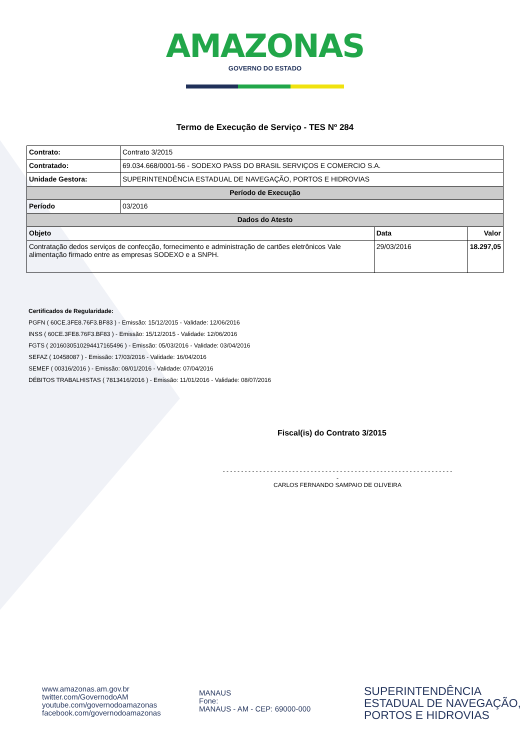AMAZONAS
GOVERNO DO ESTADO
Termo de Execução de Serviço - TES Nº 284
| Contrato: | Contrato 3/2015 | | |
| Contratado: | 69.034.668/0001-56 - SODEXO PASS DO BRASIL SERVIÇOS E COMERCIO S.A. | | |
| Unidade Gestora: | SUPERINTENDÊNCIA ESTADUAL DE NAVEGAÇÃO, PORTOS E HIDROVIAS | | |
| Período de Execução | | | |
| Período | 03/2016 | | |
| Dados do Atesto | | | |
| Objeto | | Data | Valor |
| Contratação dedos serviços de confecção, fornecimento e administração de cartões eletrônicos Vale alimentação firmado entre as empresas SODEXO e a SNPH. | | 29/03/2016 | 18.297,05 |
Certificados de Regularidade:
PGFN ( 60CE.3FE8.76F3.BF83 ) - Emissão: 15/12/2015 - Validade: 12/06/2016
INSS ( 60CE.3FE8.76F3.BF83 ) - Emissão: 15/12/2015 - Validade: 12/06/2016
FGTS ( 2016030510294417165496 ) - Emissão: 05/03/2016 - Validade: 03/04/2016
SEFAZ ( 10458087 ) - Emissão: 17/03/2016 - Validade: 16/04/2016
SEMEF ( 00316/2016 ) - Emissão: 08/01/2016 - Validade: 07/04/2016
DÉBITOS TRABALHISTAS ( 7813416/2016 ) - Emissão: 11/01/2016 - Validade: 08/07/2016
Fiscal(is) do Contrato 3/2015
- - - - - - - - - - - - - - - - - - - - - - - - - - - - - - - - - - - - - - - - - - - - - - - - - - - - - - - - - - - - - - - -
CARLOS FERNANDO SAMPAIO DE OLIVEIRA
www.amazonas.am.gov.br
twitter.com/GovernodoAM
youtube.com/governodoamazonas
facebook.com/governodoamazonas
MANAUS
Fone:
MANAUS - AM - CEP: 69000-000
SUPERINTENDÊNCIA
ESTADUAL DE NAVEGAÇÃO,
PORTOS E HIDROVIAS